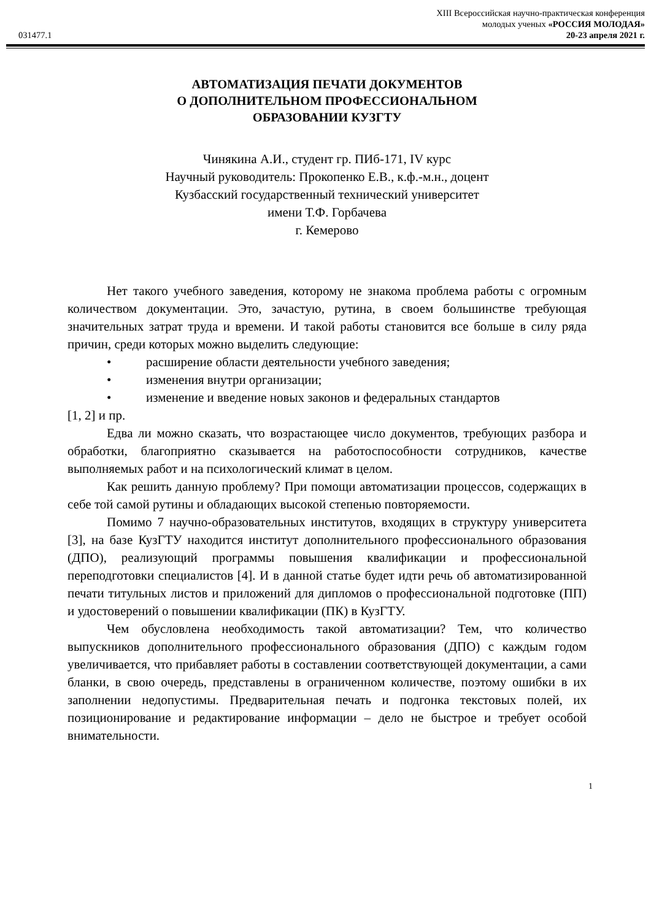031477.1
XIII Всероссийская научно-практическая конференция
молодых ученых «РОССИЯ МОЛОДАЯ»
20-23 апреля 2021 г.
АВТОМАТИЗАЦИЯ ПЕЧАТИ ДОКУМЕНТОВ
О ДОПОЛНИТЕЛЬНОМ ПРОФЕССИОНАЛЬНОМ
ОБРАЗОВАНИИ КУЗГТУ
Чинякина А.И., студент гр. ПИб-171, IV курс
Научный руководитель: Прокопенко Е.В., к.ф.-м.н., доцент
Кузбасский государственный технический университет
имени Т.Ф. Горбачева
г. Кемерово
Нет такого учебного заведения, которому не знакома проблема работы с огромным количеством документации. Это, зачастую, рутина, в своем большинстве требующая значительных затрат труда и времени. И такой работы становится все больше в силу ряда причин, среди которых можно выделить следующие:
• расширение области деятельности учебного заведения;
• изменения внутри организации;
• изменение и введение новых законов и федеральных стандартов
[1, 2] и пр.
Едва ли можно сказать, что возрастающее число документов, требующих разбора и обработки, благоприятно сказывается на работоспособности сотрудников, качестве выполняемых работ и на психологический климат в целом.
Как решить данную проблему? При помощи автоматизации процессов, содержащих в себе той самой рутины и обладающих высокой степенью повторяемости.
Помимо 7 научно-образовательных институтов, входящих в структуру университета [3], на базе КузГТУ находится институт дополнительного профессионального образования (ДПО), реализующий программы повышения квалификации и профессиональной переподготовки специалистов [4]. И в данной статье будет идти речь об автоматизированной печати титульных листов и приложений для дипломов о профессиональной подготовке (ПП) и удостоверений о повышении квалификации (ПК) в КузГТУ.
Чем обусловлена необходимость такой автоматизации? Тем, что количество выпускников дополнительного профессионального образования (ДПО) с каждым годом увеличивается, что прибавляет работы в составлении соответствующей документации, а сами бланки, в свою очередь, представлены в ограниченном количестве, поэтому ошибки в их заполнении недопустимы. Предварительная печать и подгонка текстовых полей, их позиционирование и редактирование информации – дело не быстрое и требует особой внимательности.
1